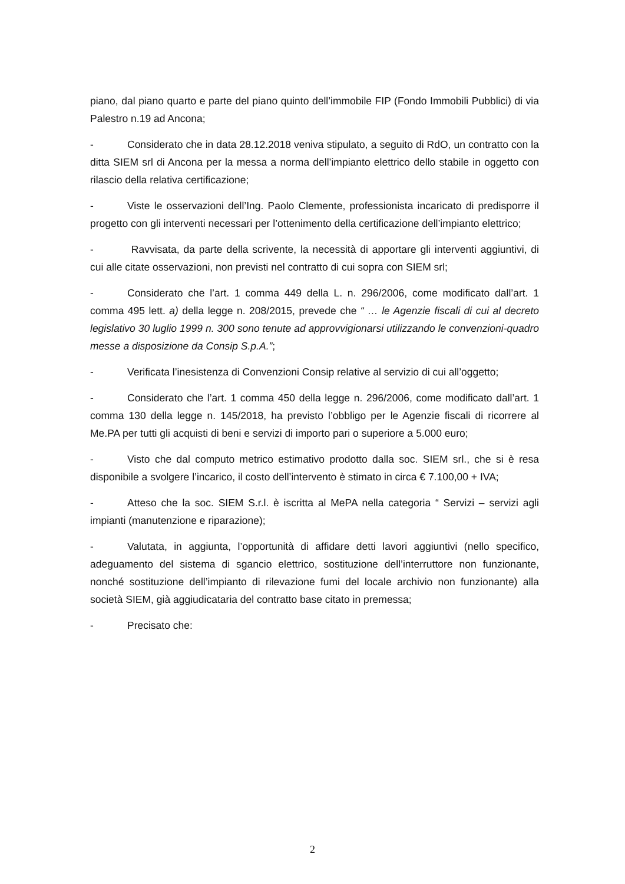piano, dal piano quarto e parte del piano quinto dell’immobile FIP (Fondo Immobili Pubblici) di via Palestro n.19 ad Ancona;
- Considerato che in data 28.12.2018 veniva stipulato, a seguito di RdO, un contratto con la ditta SIEM srl di Ancona per la messa a norma dell’impianto elettrico dello stabile in oggetto con rilascio della relativa certificazione;
- Viste le osservazioni dell’Ing. Paolo Clemente, professionista incaricato di predisporre il progetto con gli interventi necessari per l’ottenimento della certificazione dell’impianto elettrico;
- Ravvisata, da parte della scrivente, la necessità di apportare gli interventi aggiuntivi, di cui alle citate osservazioni, non previsti nel contratto di cui sopra con SIEM srl;
- Considerato che l’art. 1 comma 449 della L. n. 296/2006, come modificato dall’art. 1 comma 495 lett. a) della legge n. 208/2015, prevede che “ … le Agenzie fiscali di cui al decreto legislativo 30 luglio 1999 n. 300 sono tenute ad approvvigionarsi utilizzando le convenzioni-quadro messe a disposizione da Consip S.p.A.”;
- Verificata l’inesistenza di Convenzioni Consip relative al servizio di cui all’oggetto;
- Considerato che l’art. 1 comma 450 della legge n. 296/2006, come modificato dall’art. 1 comma 130 della legge n. 145/2018, ha previsto l’obbligo per le Agenzie fiscali di ricorrere al Me.PA per tutti gli acquisti di beni e servizi di importo pari o superiore a 5.000 euro;
- Visto che dal computo metrico estimativo prodotto dalla soc. SIEM srl., che si è resa disponibile a svolgere l’incarico, il costo dell’intervento è stimato in circa € 7.100,00 + IVA;
- Atteso che la soc. SIEM S.r.l. è iscritta al MePA nella categoria “ Servizi – servizi agli impianti (manutenzione e riparazione);
- Valutata, in aggiunta, l’opportunità di affidare detti lavori aggiuntivi (nello specifico, adeguamento del sistema di sgancio elettrico, sostituzione dell’interruttore non funzionante, nonché sostituzione dell’impianto di rilevazione fumi del locale archivio non funzionante) alla società SIEM, già aggiudicataria del contratto base citato in premessa;
- Precisato che:
2